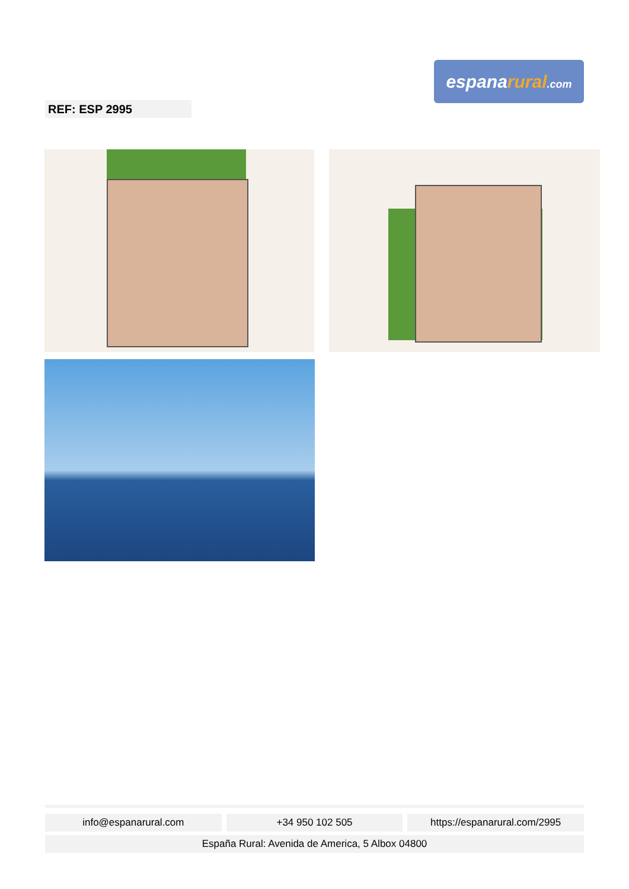espanarural.com
REF: ESP 2995
info@espanarural.com +34 950 102 505 https://espanarural.com/2995
España Rural: Avenida de America, 5 Albox 04800